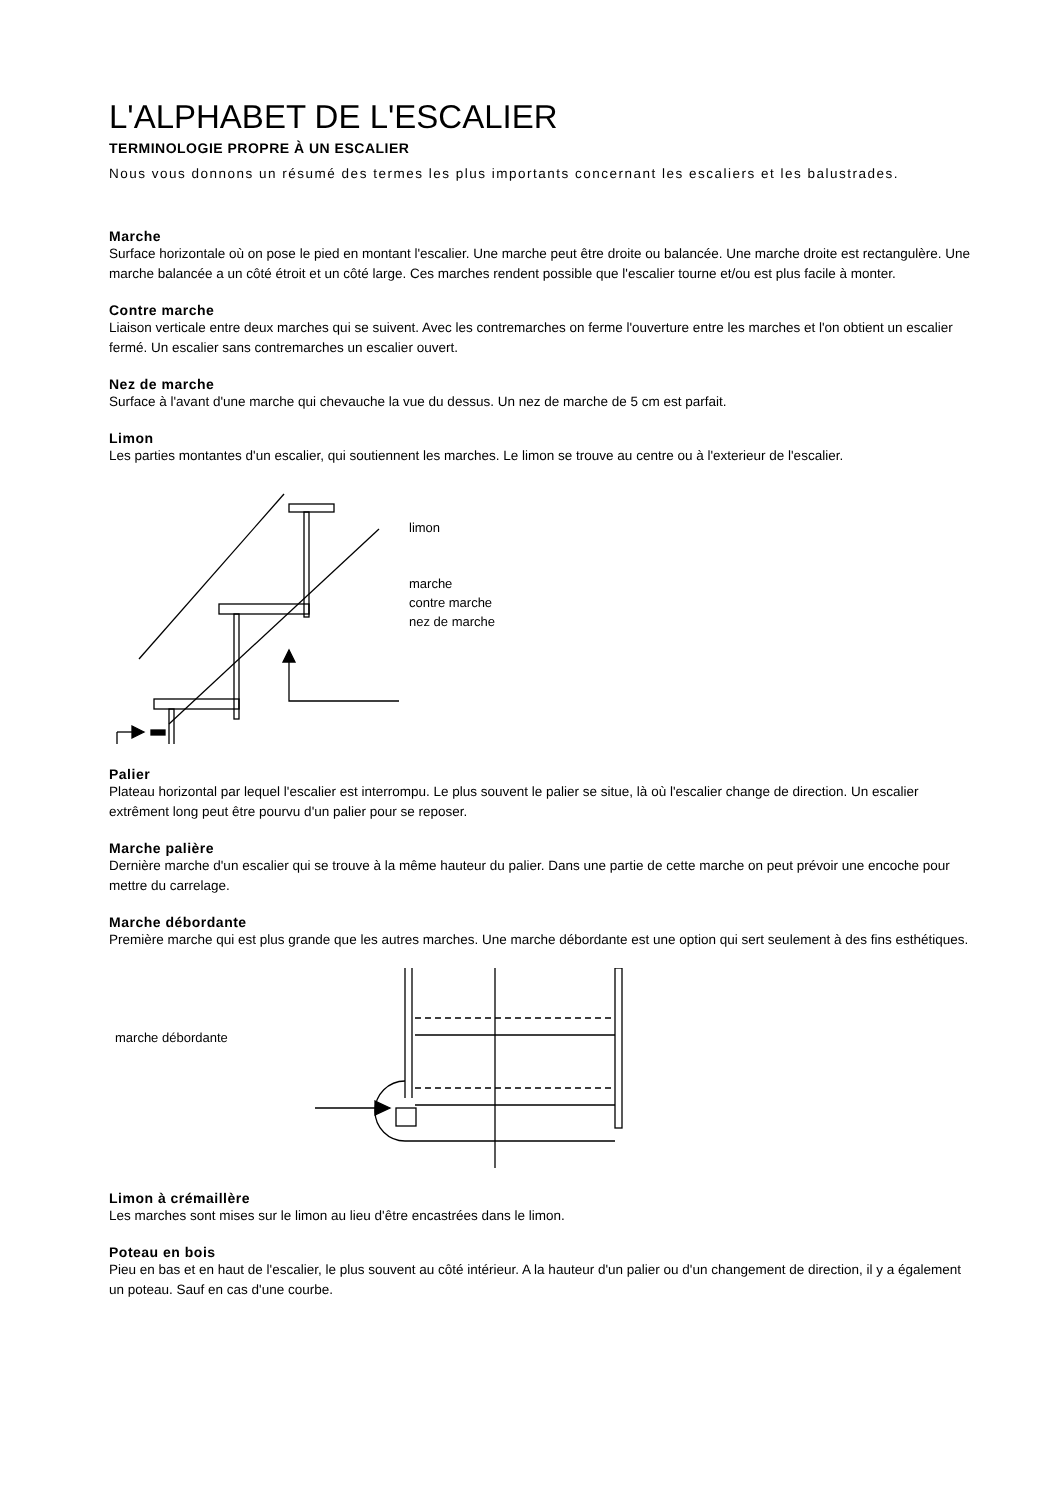L'ALPHABET DE L'ESCALIER
TERMINOLOGIE PROPRE À UN ESCALIER
Nous vous donnons un résumé des termes les plus importants concernant les escaliers et les balustrades.
Marche
Surface horizontale où on pose le pied en montant l'escalier. Une marche peut être droite ou balancée. Une marche droite est rectangulère. Une marche balancée a un côté étroit et un côté large. Ces marches rendent possible que l'escalier tourne et/ou est plus facile à monter.
Contre marche
Liaison verticale entre deux marches qui se suivent. Avec les contremarches on ferme l'ouverture entre les marches et l'on obtient un escalier fermé. Un escalier sans contremarches un escalier ouvert.
Nez de marche
Surface à l'avant d'une marche qui chevauche la vue du dessus. Un nez de marche de 5 cm est parfait.
Limon
Les parties montantes d'un escalier, qui soutiennent les marches. Le limon se trouve au centre ou à l'exterieur de l'escalier.
limon
marche
contre marche
nez de marche
Palier
Plateau horizontal par lequel l'escalier est interrompu. Le plus souvent le palier se situe, là où l'escalier change de direction. Un escalier extrêment long peut être pourvu d'un palier pour se reposer.
Marche palière
Dernière marche d'un escalier qui se trouve à la même hauteur du palier. Dans une partie de cette marche on peut prévoir une encoche pour mettre du carrelage.
Marche débordante
Première marche qui est plus grande que les autres marches. Une marche débordante est une option qui sert seulement à des fins esthétiques.
marche débordante
Limon à crémaillère
Les marches sont mises sur le limon au lieu d'être encastrées dans le limon.
Poteau en bois
Pieu en bas et en haut de l'escalier, le plus souvent au côté intérieur. A la hauteur d'un palier ou d'un changement de direction, il y a également un poteau. Sauf en cas d'une courbe.